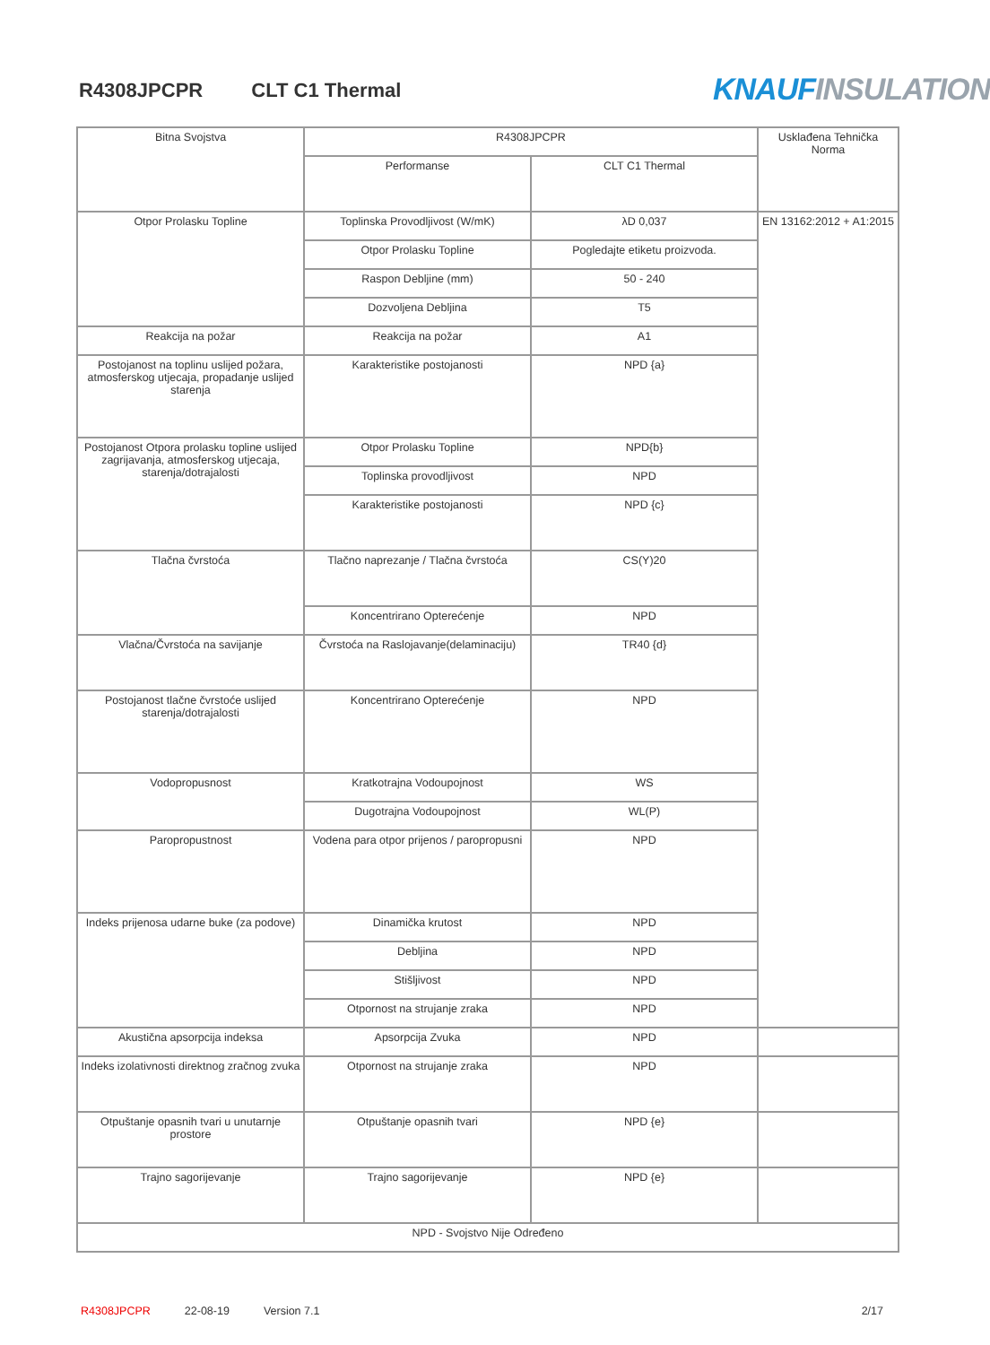R4308JPCPR CLT C1 Thermal KNAUF INSULATION
| Bitna Svojstva | R4308JPCPR | | Usklađena Tehnička Norma |
| --- | --- | --- | --- |
| | Performanse | CLT C1 Thermal | |
| Otpor Prolasku Topline | Toplinska Provodljivost (W/mK) | λD 0,037 | EN 13162:2012 + A1:2015 |
| | Otpor Prolasku Topline | Pogledajte etiketu proizvoda. | |
| | Raspon Debljine (mm) | 50 - 240 | |
| | Dozvoljena Debljina | T5 | |
| Reakcija na požar | Reakcija na požar | A1 | |
| Postojanost na toplinu uslijed požara, atmosferskog utjecaja, propadanje uslijed starenja | Karakteristike postojanosti | NPD {a} | |
| Postojanost Otpora prolasku topline uslijed zagrijavanja, atmosferskog utjecaja, starenja/dotrajalosti | Otpor Prolasku Topline | NPD{b} | |
| | Toplinska provodljivost | NPD | |
| | Karakteristike postojanosti | NPD {c} | |
| Tlačna čvrstoća | Tlačno naprezanje / Tlačna čvrstoća | CS(Y)20 | |
| | Koncentrirano Opterećenje | NPD | |
| Vlačna/Čvrstoća na savijanje | Čvrstoća na Raslojavanje(delaminaciju) | TR40 {d} | |
| Postojanost tlačne čvrstoće uslijed starenja/dotrajalosti | Koncentrirano Opterećenje | NPD | |
| Vodopropusnost | Kratkotrajna Vodoupojnost | WS | |
| | Dugotrajna Vodoupojnost | WL(P) | |
| Paropropustnost | Vodena para otpor prijenos / paropropusni | NPD | |
| Indeks prijenosa udarne buke (za podove) | Dinamička krutost | NPD | |
| | Debljina | NPD | |
| | Stišljivost | NPD | |
| | Otpornost na strujanje zraka | NPD | |
| Akustična apsorpcija indeksa | Apsorpcija Zvuka | NPD | |
| Indeks izolativnosti direktnog zračnog zvuka | Otpornost na strujanje zraka | NPD | |
| Otpuštanje opasnih tvari u unutarnje prostore | Otpuštanje opasnih tvari | NPD {e} | |
| Trajno sagorijevanje | Trajno sagorijevanje | NPD {e} | |
| NPD - Svojstvo Nije Određeno | | | |
R4308JPCPR 22-08-19 Version 7.1 2/17